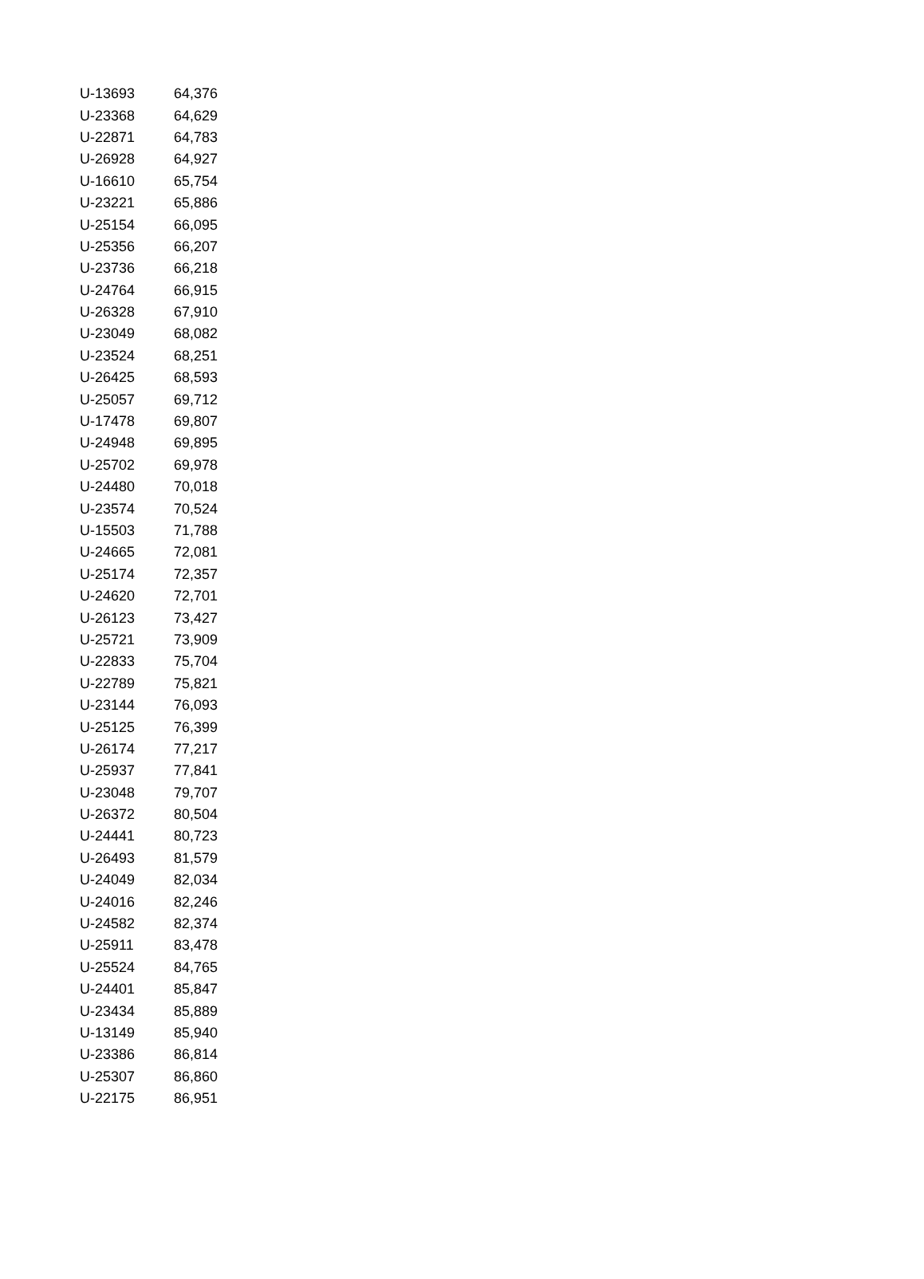| U-13693 | 64,376 |
| U-23368 | 64,629 |
| U-22871 | 64,783 |
| U-26928 | 64,927 |
| U-16610 | 65,754 |
| U-23221 | 65,886 |
| U-25154 | 66,095 |
| U-25356 | 66,207 |
| U-23736 | 66,218 |
| U-24764 | 66,915 |
| U-26328 | 67,910 |
| U-23049 | 68,082 |
| U-23524 | 68,251 |
| U-26425 | 68,593 |
| U-25057 | 69,712 |
| U-17478 | 69,807 |
| U-24948 | 69,895 |
| U-25702 | 69,978 |
| U-24480 | 70,018 |
| U-23574 | 70,524 |
| U-15503 | 71,788 |
| U-24665 | 72,081 |
| U-25174 | 72,357 |
| U-24620 | 72,701 |
| U-26123 | 73,427 |
| U-25721 | 73,909 |
| U-22833 | 75,704 |
| U-22789 | 75,821 |
| U-23144 | 76,093 |
| U-25125 | 76,399 |
| U-26174 | 77,217 |
| U-25937 | 77,841 |
| U-23048 | 79,707 |
| U-26372 | 80,504 |
| U-24441 | 80,723 |
| U-26493 | 81,579 |
| U-24049 | 82,034 |
| U-24016 | 82,246 |
| U-24582 | 82,374 |
| U-25911 | 83,478 |
| U-25524 | 84,765 |
| U-24401 | 85,847 |
| U-23434 | 85,889 |
| U-13149 | 85,940 |
| U-23386 | 86,814 |
| U-25307 | 86,860 |
| U-22175 | 86,951 |